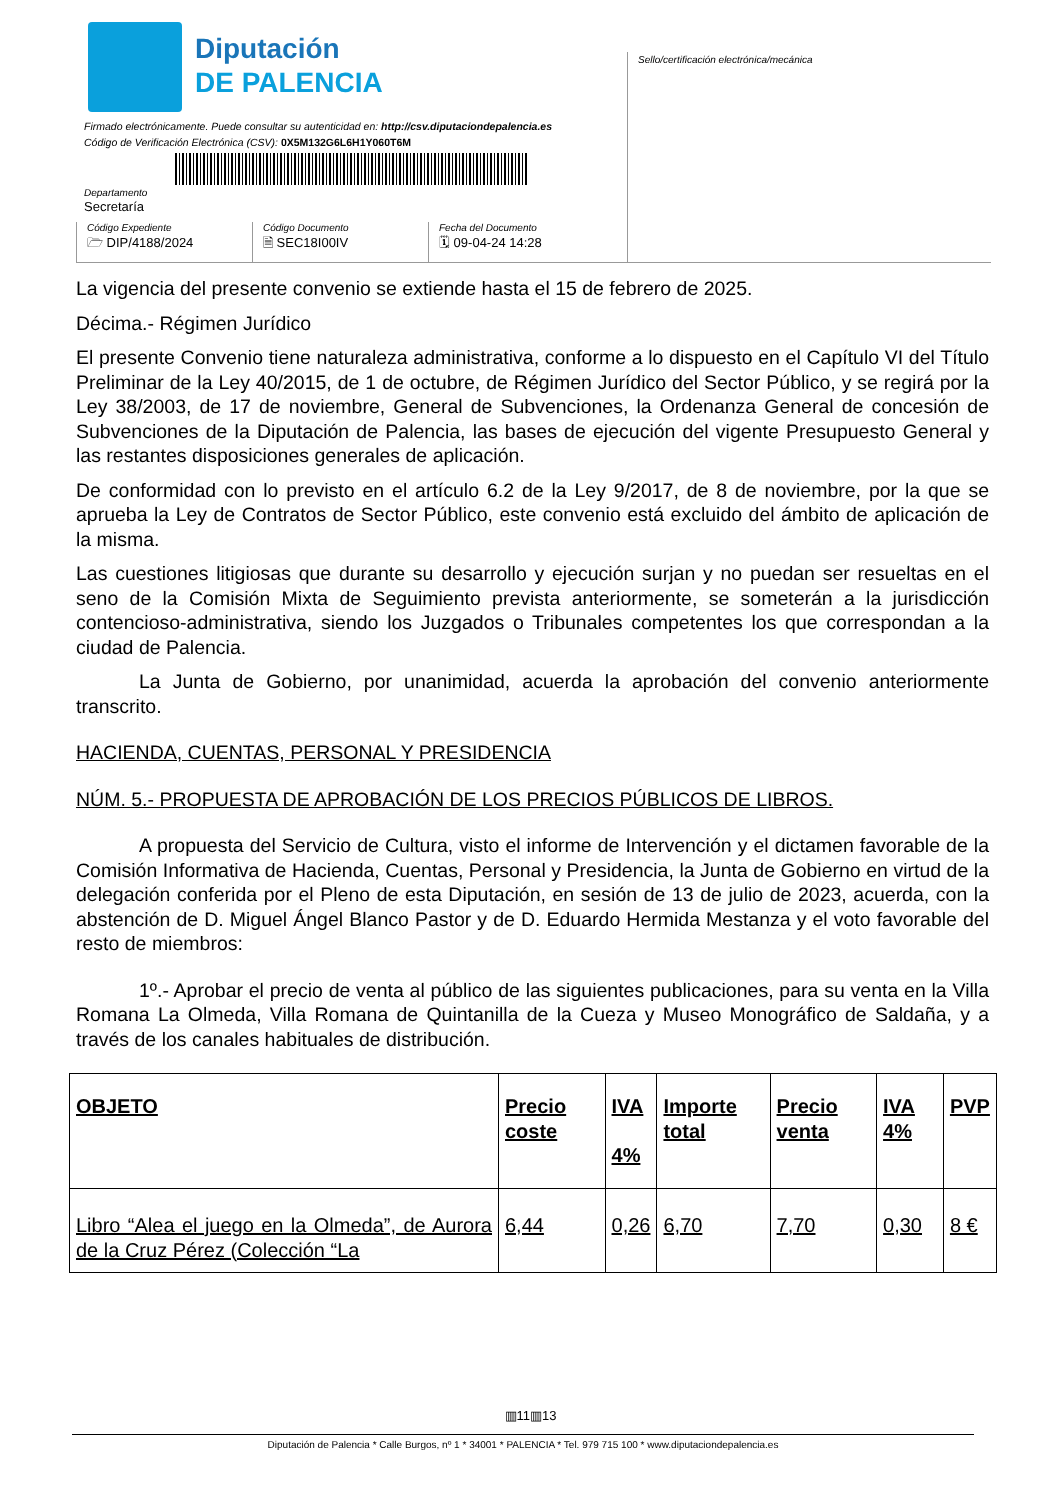Diputación
DE PALENCIA
Firmado electrónicamente. Puede consultar su autenticidad en: http://csv.diputaciondepalencia.es
Código de Verificación Electrónica (CSV): 0X5M132G6L6H1Y060T6M
Departamento
Secretaría
Sello/certificación electrónica/mecánica
Código Expediente
🗁 DIP/4188/2024
Código Documento
🗎 SEC18I00IV
Fecha del Documento
🗓 09-04-24 14:28
La vigencia del presente convenio se extiende hasta el 15 de febrero de 2025.
Décima.- Régimen Jurídico
El presente Convenio tiene naturaleza administrativa, conforme a lo dispuesto en el Capítulo VI del Título Preliminar de la Ley 40/2015, de 1 de octubre, de Régimen Jurídico del Sector Público, y se regirá por la Ley 38/2003, de 17 de noviembre, General de Subvenciones, la Ordenanza General de concesión de Subvenciones de la Diputación de Palencia, las bases de ejecución del vigente Presupuesto General y las restantes disposiciones generales de aplicación.
De conformidad con lo previsto en el artículo 6.2 de la Ley 9/2017, de 8 de noviembre, por la que se aprueba la Ley de Contratos de Sector Público, este convenio está excluido del ámbito de aplicación de la misma.
Las cuestiones litigiosas que durante su desarrollo y ejecución surjan y no puedan ser resueltas en el seno de la Comisión Mixta de Seguimiento prevista anteriormente, se someterán a la jurisdicción contencioso-administrativa, siendo los Juzgados o Tribunales competentes los que correspondan a la ciudad de Palencia.
La Junta de Gobierno, por unanimidad, acuerda la aprobación del convenio anteriormente transcrito.
HACIENDA, CUENTAS, PERSONAL Y PRESIDENCIA
NÚM. 5.- PROPUESTA DE APROBACIÓN DE LOS PRECIOS PÚBLICOS DE LIBROS.
A propuesta del Servicio de Cultura, visto el informe de Intervención y el dictamen favorable de la Comisión Informativa de Hacienda, Cuentas, Personal y Presidencia, la Junta de Gobierno en virtud de la delegación conferida por el Pleno de esta Diputación, en sesión de 13 de julio de 2023, acuerda, con la abstención de D. Miguel Ángel Blanco Pastor y de D. Eduardo Hermida Mestanza y el voto favorable del resto de miembros:
1º.- Aprobar el precio de venta al público de las siguientes publicaciones, para su venta en la Villa Romana La Olmeda, Villa Romana de Quintanilla de la Cueza y Museo Monográfico de Saldaña, y a través de los canales habituales de distribución.
| OBJETO | Precio coste | IVA 4% | Importe total | Precio venta | IVA 4% | PVP |
| --- | --- | --- | --- | --- | --- | --- |
| Libro “Alea el juego en la Olmeda”, de Aurora de la Cruz Pérez (Colección “La | 6,44 | 0,26 | 6,70 | 7,70 | 0,30 | 8 € |
▥11▥13
Diputación de Palencia * Calle Burgos, nº 1 * 34001 * PALENCIA * Tel. 979 715 100 * www.diputaciondepalencia.es